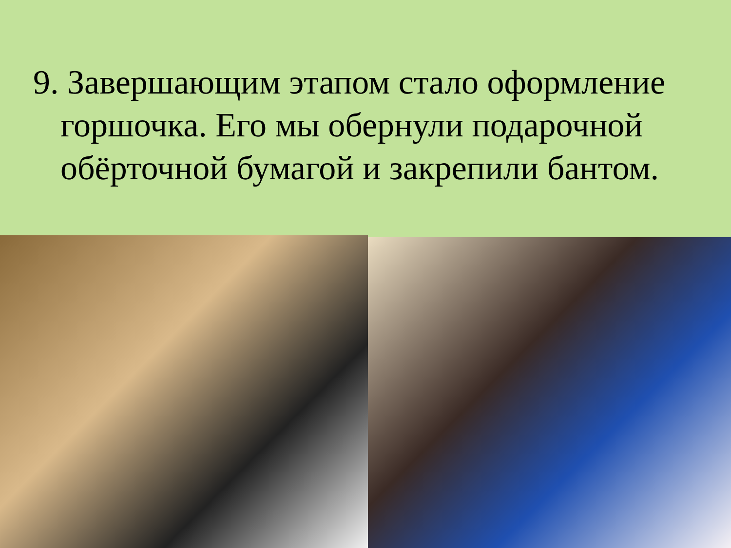9. Завершающим этапом стало оформление горшочка. Его мы обернули подарочной обёрточной бумагой и закрепили бантом.